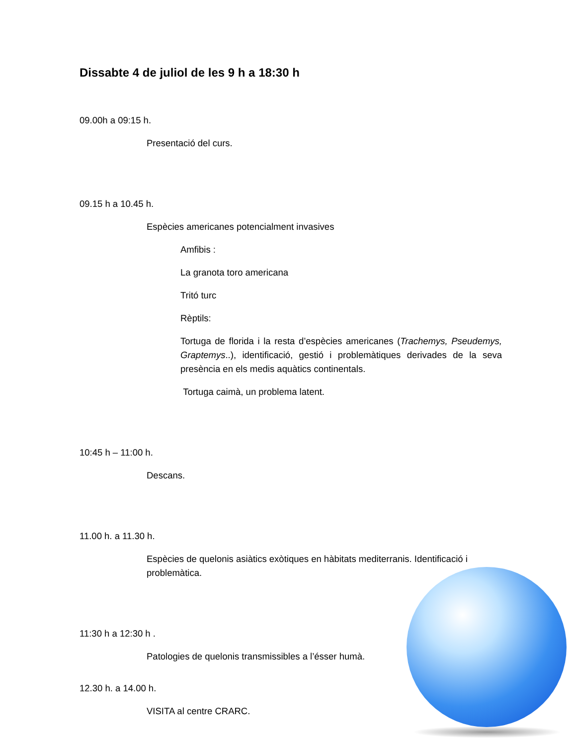Dissabte 4 de juliol de les 9 h a 18:30 h
09.00h a 09:15 h.
Presentació del curs.
09.15 h a 10.45 h.
Espècies americanes potencialment invasives
Amfibis :
La granota toro americana
Tritó turc
Rèptils:
Tortuga de florida i la resta d’espècies americanes (Trachemys, Pseudemys, Graptemys..), identificació, gestió i problemàtiques derivades de la seva presència en els medis aquàtics continentals.
Tortuga caimà, un problema latent.
10:45 h – 11:00 h.
Descans.
11.00 h. a 11.30 h.
Espècies de quelonis asiàtics exòtiques en hàbitats mediterranis. Identificació i problemàtica.
11:30 h a 12:30 h .
Patologies de quelonis transmissibles a l’ésser humà.
12.30 h. a 14.00 h.
VISITA al centre CRARC.